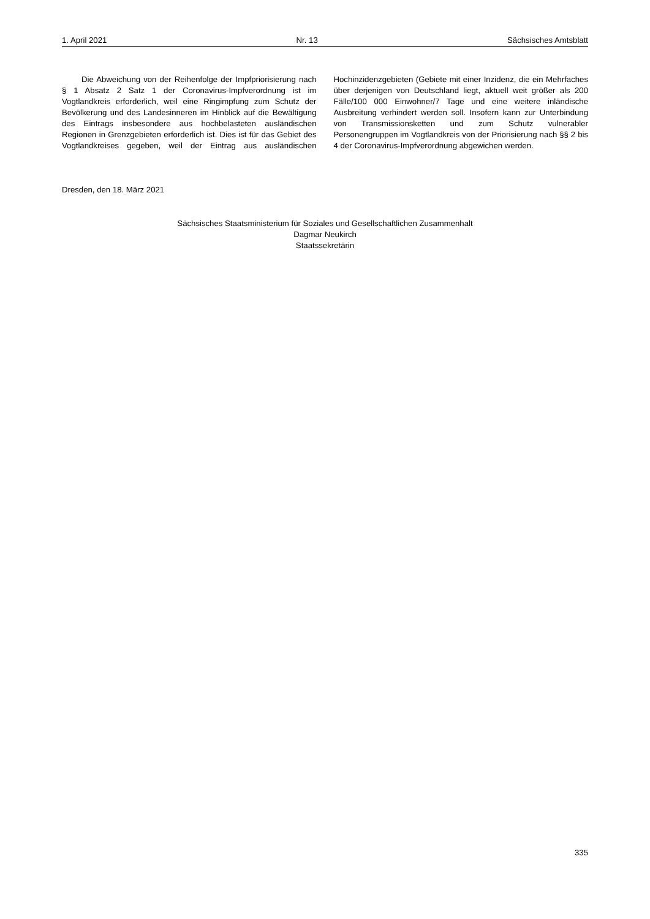1. April 2021 Nr. 13 Sächsisches Amtsblatt
Die Abweichung von der Reihenfolge der Impfpriorisierung nach § 1 Absatz 2 Satz 1 der Coronavirus-Impfverordnung ist im Vogtlandkreis erforderlich, weil eine Ringimpfung zum Schutz der Bevölkerung und des Landesinneren im Hinblick auf die Bewältigung des Eintrags insbesondere aus hochbelasteten ausländischen Regionen in Grenzgebieten erforderlich ist. Dies ist für das Gebiet des Vogtlandkreises gegeben, weil der Eintrag aus ausländischen Hochinzidenzgebieten (Gebiete mit einer Inzidenz, die ein Mehrfaches über derjenigen von Deutschland liegt, aktuell weit größer als 200 Fälle/100 000 Einwohner/7 Tage und eine weitere inländische Ausbreitung verhindert werden soll. Insofern kann zur Unterbindung von Transmissionsketten und zum Schutz vulnerabler Personengruppen im Vogtlandkreis von der Priorisierung nach §§ 2 bis 4 der Coronavirus-Impfverordnung abgewichen werden.
Dresden, den 18. März 2021
Sächsisches Staatsministerium für Soziales und Gesellschaftlichen Zusammenhalt
Dagmar Neukirch
Staatssekretärin
335